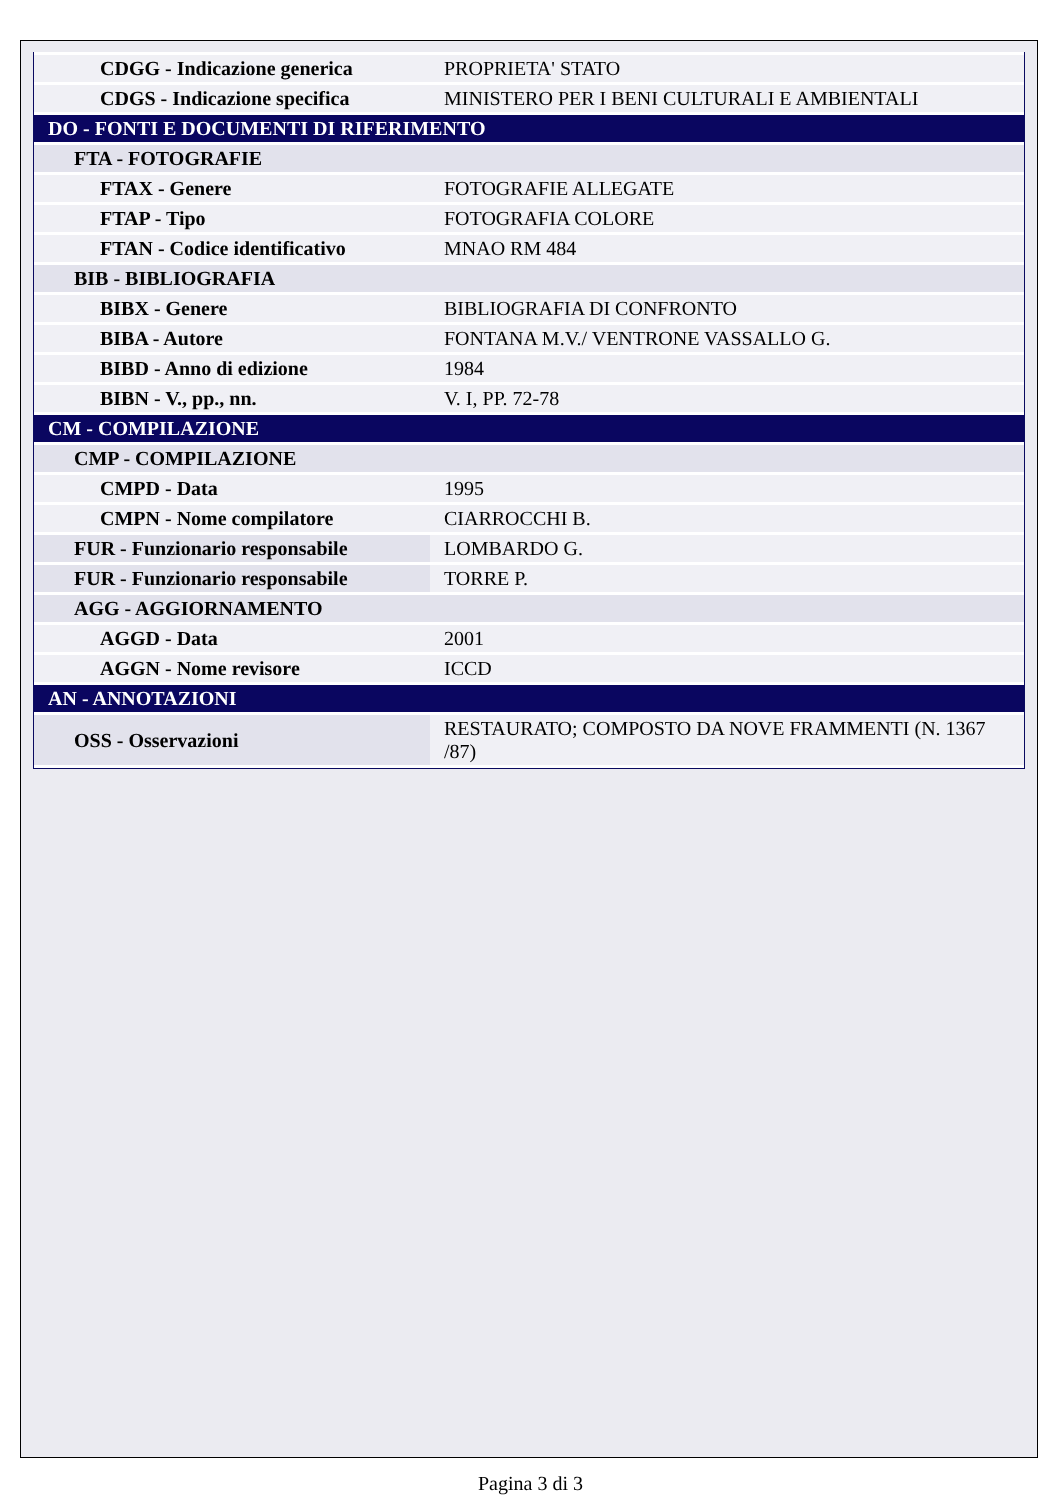| CDGG - Indicazione generica | PROPRIETA' STATO |
| CDGS - Indicazione specifica | MINISTERO PER I BENI CULTURALI E AMBIENTALI |
| DO - FONTI E DOCUMENTI DI RIFERIMENTO | |
| FTA - FOTOGRAFIE | |
| FTAX - Genere | FOTOGRAFIE ALLEGATE |
| FTAP - Tipo | FOTOGRAFIA COLORE |
| FTAN - Codice identificativo | MNAO RM 484 |
| BIB - BIBLIOGRAFIA | |
| BIBX - Genere | BIBLIOGRAFIA DI CONFRONTO |
| BIBA - Autore | FONTANA M.V./ VENTRONE VASSALLO G. |
| BIBD - Anno di edizione | 1984 |
| BIBN - V., pp., nn. | V. I, PP. 72-78 |
| CM - COMPILAZIONE | |
| CMP - COMPILAZIONE | |
| CMPD - Data | 1995 |
| CMPN - Nome compilatore | CIARROCCHI B. |
| FUR - Funzionario responsabile | LOMBARDO G. |
| FUR - Funzionario responsabile | TORRE P. |
| AGG - AGGIORNAMENTO | |
| AGGD - Data | 2001 |
| AGGN - Nome revisore | ICCD |
| AN - ANNOTAZIONI | |
| OSS - Osservazioni | RESTAURATO; COMPOSTO DA NOVE FRAMMENTI (N. 1367 /87) |
Pagina 3 di 3